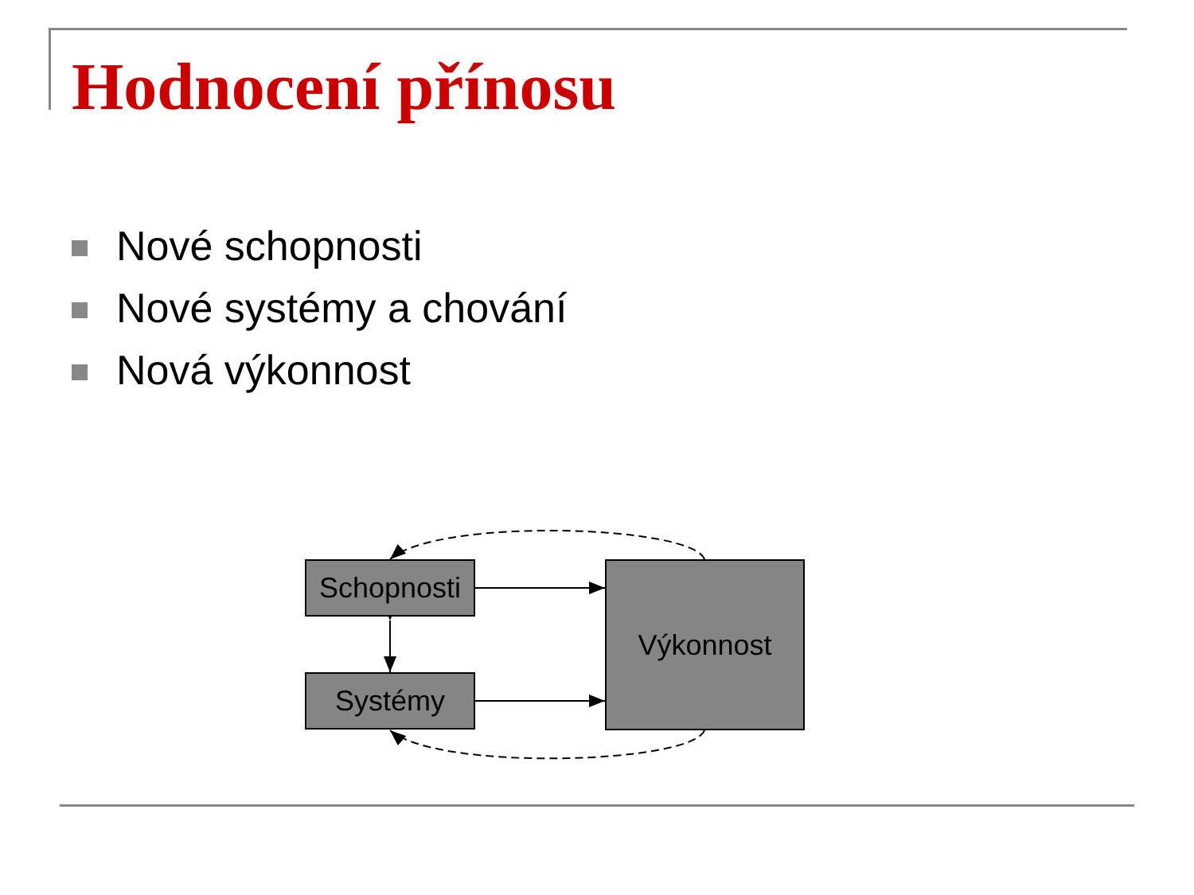Hodnocení přínosu
Nové schopnosti
Nové systémy a chování
Nová výkonnost
Schopnosti
Systémy
Výkonnost